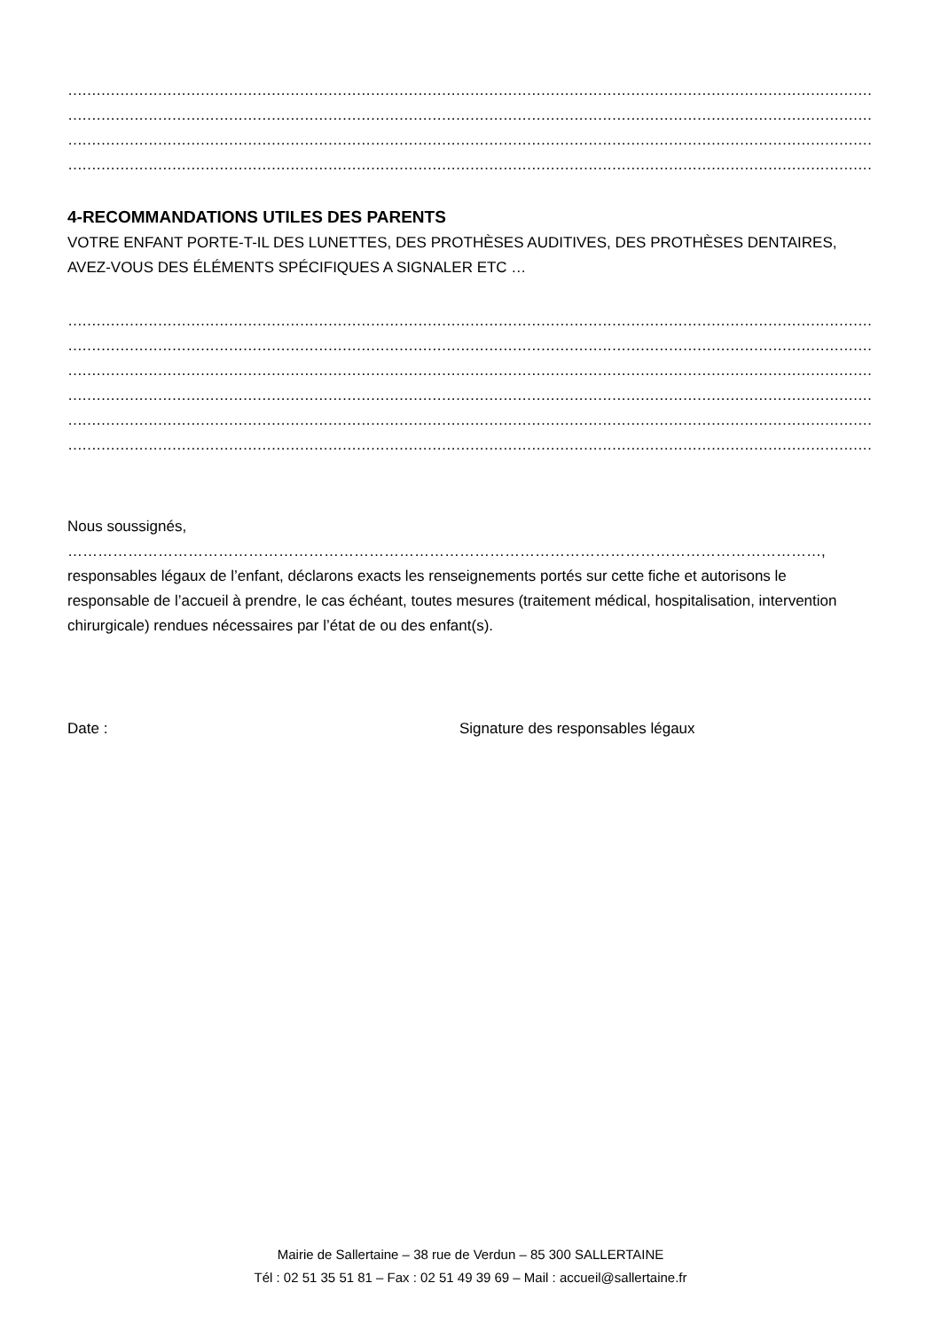………………………………………………………………………………………………………………………………………………………………………………………………………………
………………………………………………………………………………………………………………………………………………………………………………………………………………
………………………………………………………………………………………………………………………………………………………………………………………………………………
………………………………………………………………………………………………………………………………………………………………………………………………………………
4-RECOMMANDATIONS UTILES DES PARENTS
VOTRE ENFANT PORTE-T-IL DES LUNETTES, DES PROTHÈSES AUDITIVES, DES PROTHÈSES DENTAIRES, AVEZ-VOUS DES ÉLÉMENTS SPÉCIFIQUES A SIGNALER ETC …
………………………………………………………………………………………………………………………………………………………………………………………………………………
………………………………………………………………………………………………………………………………………………………………………………………………………………
………………………………………………………………………………………………………………………………………………………………………………………………………………
………………………………………………………………………………………………………………………………………………………………………………………………………………
………………………………………………………………………………………………………………………………………………………………………………………………………………
………………………………………………………………………………………………………………………………………………………………………………………………………………
Nous soussignés, ……………………………………………………………………………………………………………………………………,
responsables légaux de l’enfant, déclarons exacts les renseignements portés sur cette fiche et autorisons le responsable de l’accueil à prendre, le cas échéant, toutes mesures (traitement médical, hospitalisation, intervention chirurgicale) rendues nécessaires par l’état de ou des enfant(s).
Date : Signature des responsables légaux
Mairie de Sallertaine – 38 rue de Verdun – 85 300 SALLERTAINE
Tél : 02 51 35 51 81 – Fax : 02 51 49 39 69 – Mail : accueil@sallertaine.fr